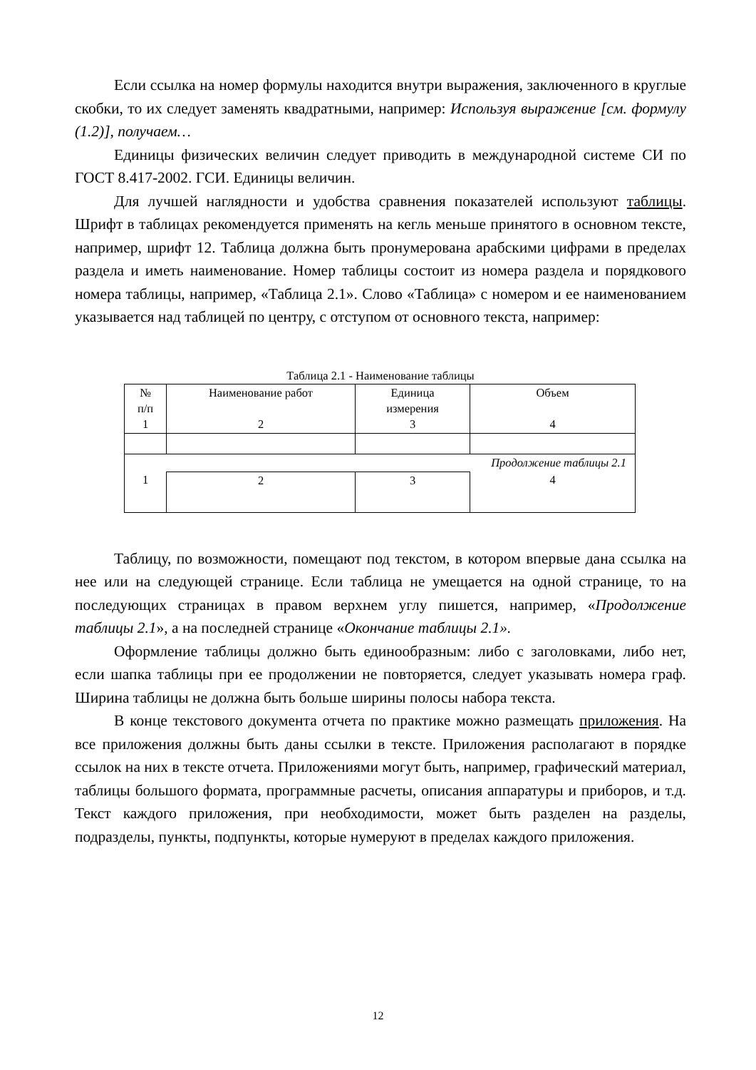Если ссылка на номер формулы находится внутри выражения, заключенного в круглые скобки, то их следует заменять квадратными, например: Используя выражение [см. формулу (1.2)], получаем…
Единицы физических величин следует приводить в международной системе СИ по ГОСТ 8.417-2002. ГСИ. Единицы величин.
Для лучшей наглядности и удобства сравнения показателей используют таблицы. Шрифт в таблицах рекомендуется применять на кегль меньше принятого в основном тексте, например, шрифт 12. Таблица должна быть пронумерована арабскими цифрами в пределах раздела и иметь наименование. Номер таблицы состоит из номера раздела и порядкового номера таблицы, например, «Таблица 2.1». Слово «Таблица» с номером и ее наименованием указывается над таблицей по центру, с отступом от основного текста, например:
Таблица 2.1 - Наименование таблицы
| № п/п 1 | Наименование работ 2 | Единица измерения 3 | Объем 4 |
| Продолжение таблицы 2.1 | | | |
| 1 | 2 | 3 | 4 |
Таблицу, по возможности, помещают под текстом, в котором впервые дана ссылка на нее или на следующей странице. Если таблица не умещается на одной странице, то на последующих страницах в правом верхнем углу пишется, например, «Продолжение таблицы 2.1», а на последней странице «Окончание таблицы 2.1».
Оформление таблицы должно быть единообразным: либо с заголовками, либо нет, если шапка таблицы при ее продолжении не повторяется, следует указывать номера граф. Ширина таблицы не должна быть больше ширины полосы набора текста.
В конце текстового документа отчета по практике можно размещать приложения. На все приложения должны быть даны ссылки в тексте. Приложения располагают в порядке ссылок на них в тексте отчета. Приложениями могут быть, например, графический материал, таблицы большого формата, программные расчеты, описания аппаратуры и приборов, и т.д. Текст каждого приложения, при необходимости, может быть разделен на разделы, подразделы, пункты, подпункты, которые нумеруют в пределах каждого приложения.
12